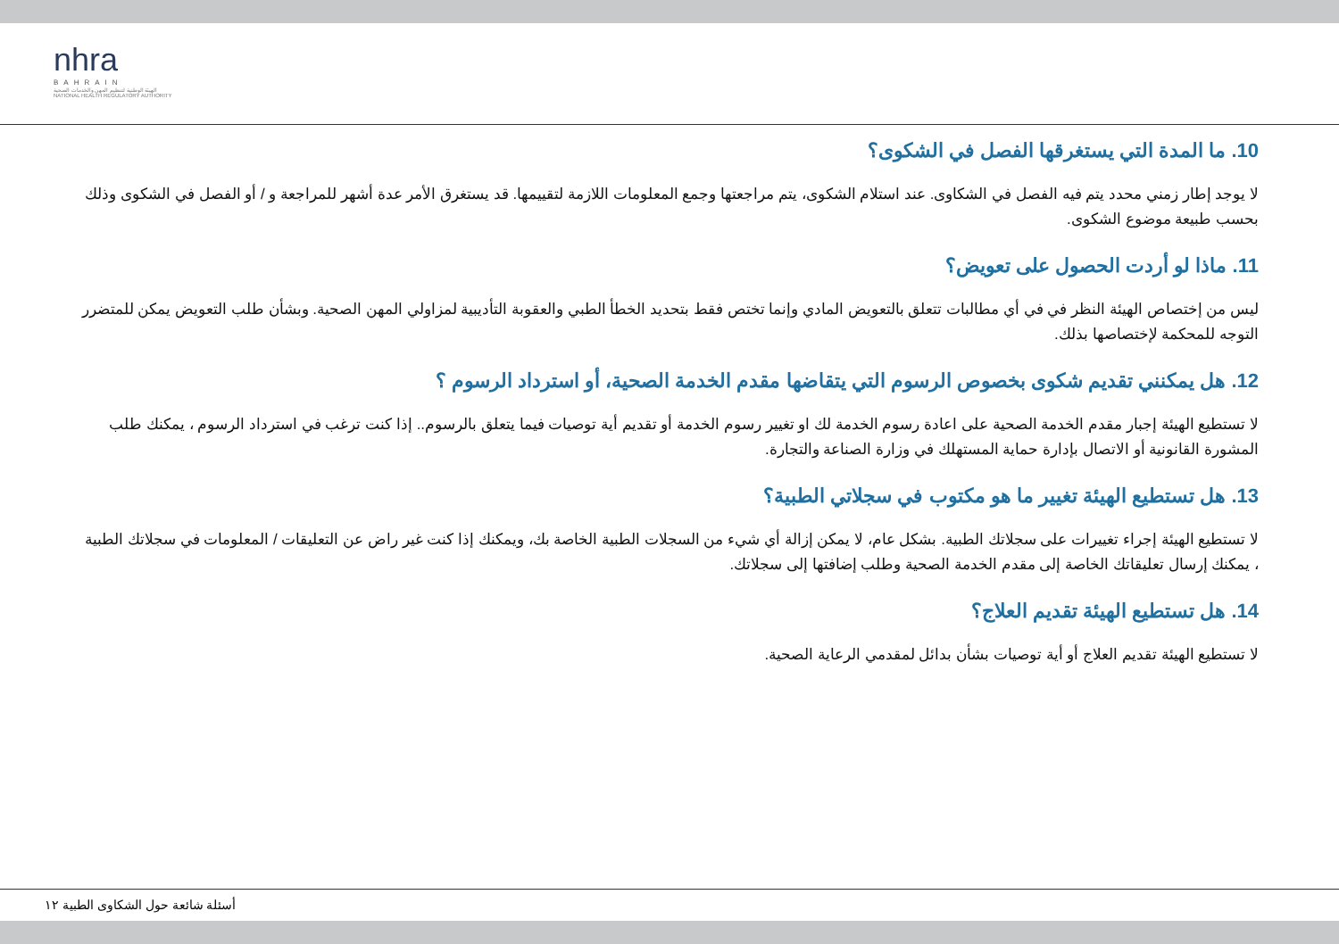nhra
BAHRAIN
الهيئة الوطنية لتنظيم المهن والخدمات الصحية
NATIONAL HEALTH REGULATORY AUTHORITY
10. ما المدة التي يستغرقها الفصل في الشكوى؟
لا يوجد إطار زمني محدد يتم فيه الفصل في الشكاوى. عند استلام الشكوى، يتم مراجعتها وجمع المعلومات اللازمة لتقييمها. قد يستغرق الأمر عدة أشهر للمراجعة و / أو الفصل في الشكوى وذلك بحسب طبيعة موضوع الشكوى.
11. ماذا لو أردت الحصول على تعويض؟
ليس من إختصاص الهيئة النظر في في أي مطالبات تتعلق بالتعويض المادي وإنما تختص فقط بتحديد الخطأ الطبي والعقوبة التأديبية لمزاولي المهن الصحية. وبشأن طلب التعويض يمكن للمتضرر التوجه للمحكمة لإختصاصها بذلك.
12. هل يمكنني تقديم شكوى بخصوص الرسوم التي يتقاضها مقدم الخدمة الصحية، أو استرداد الرسوم ؟
لا تستطيع الهيئة إجبار مقدم الخدمة الصحية على اعادة رسوم الخدمة لك او تغيير رسوم الخدمة أو تقديم أية توصيات فيما يتعلق بالرسوم.. إذا كنت ترغب في استرداد الرسوم ، يمكنك طلب المشورة القانونية أو الاتصال بإدارة حماية المستهلك في وزارة الصناعة والتجارة.
13. هل تستطيع الهيئة تغيير ما هو مكتوب في سجلاتي الطبية؟
لا تستطيع الهيئة إجراء تغييرات على سجلاتك الطبية. بشكل عام، لا يمكن إزالة أي شيء من السجلات الطبية الخاصة بك، ويمكنك إذا كنت غير راض عن التعليقات / المعلومات في سجلاتك الطبية ، يمكنك إرسال تعليقاتك الخاصة إلى مقدم الخدمة الصحية وطلب إضافتها إلى سجلاتك.
14. هل تستطيع الهيئة تقديم العلاج؟
لا تستطيع الهيئة تقديم العلاج أو أية توصيات بشأن بدائل لمقدمي الرعاية الصحية.
أسئلة شائعة حول الشكاوى الطبية ١٢